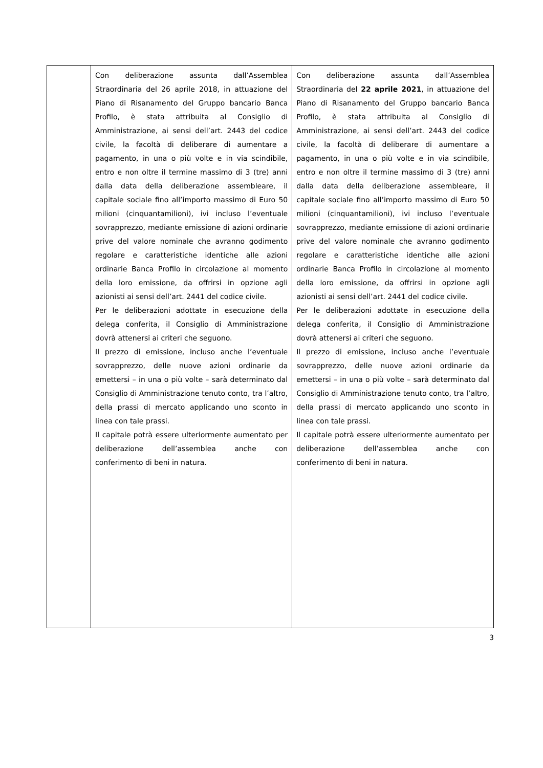| | Con deliberazione assunta dall’Assemblea Straordinaria del 26 aprile 2018, in attuazione del Piano di Risanamento del Gruppo bancario Banca Profilo, è stata attribuita al Consiglio di Amministrazione, ai sensi dell’art. 2443 del codice civile, la facoltà di deliberare di aumentare a pagamento, in una o più volte e in via scindibile, entro e non oltre il termine massimo di 3 (tre) anni dalla data della deliberazione assembleare, il capitale sociale fino all’importo massimo di Euro 50 milioni (cinquantamilioni), ivi incluso l’eventuale sovrapprezzo, mediante emissione di azioni ordinarie prive del valore nominale che avranno godimento regolare e caratteristiche identiche alle azioni ordinarie Banca Profilo in circolazione al momento della loro emissione, da offrirsi in opzione agli azionisti ai sensi dell’art. 2441 del codice civile. Per le deliberazioni adottate in esecuzione della delega conferita, il Consiglio di Amministrazione dovrà attenersi ai criteri che seguono. Il prezzo di emissione, incluso anche l’eventuale sovrapprezzo, delle nuove azioni ordinarie da emettersi – in una o più volte – sarà determinato dal Consiglio di Amministrazione tenuto conto, tra l’altro, della prassi di mercato applicando uno sconto in linea con tale prassi. Il capitale potrà essere ulteriormente aumentato per deliberazione dell’assemblea anche con conferimento di beni in natura. | Con deliberazione assunta dall’Assemblea Straordinaria del 22 aprile 2021 , in attuazione del Piano di Risanamento del Gruppo bancario Banca Profilo, è stata attribuita al Consiglio di Amministrazione, ai sensi dell’art. 2443 del codice civile, la facoltà di deliberare di aumentare a pagamento, in una o più volte e in via scindibile, entro e non oltre il termine massimo di 3 (tre) anni dalla data della deliberazione assembleare, il capitale sociale fino all’importo massimo di Euro 50 milioni (cinquantamilioni), ivi incluso l’eventuale sovrapprezzo, mediante emissione di azioni ordinarie prive del valore nominale che avranno godimento regolare e caratteristiche identiche alle azioni ordinarie Banca Profilo in circolazione al momento della loro emissione, da offrirsi in opzione agli azionisti ai sensi dell’art. 2441 del codice civile. Per le deliberazioni adottate in esecuzione della delega conferita, il Consiglio di Amministrazione dovrà attenersi ai criteri che seguono. Il prezzo di emissione, incluso anche l’eventuale sovrapprezzo, delle nuove azioni ordinarie da emettersi – in una o più volte – sarà determinato dal Consiglio di Amministrazione tenuto conto, tra l’altro, della prassi di mercato applicando uno sconto in linea con tale prassi. Il capitale potrà essere ulteriormente aumentato per deliberazione dell’assemblea anche con conferimento di beni in natura. |
3